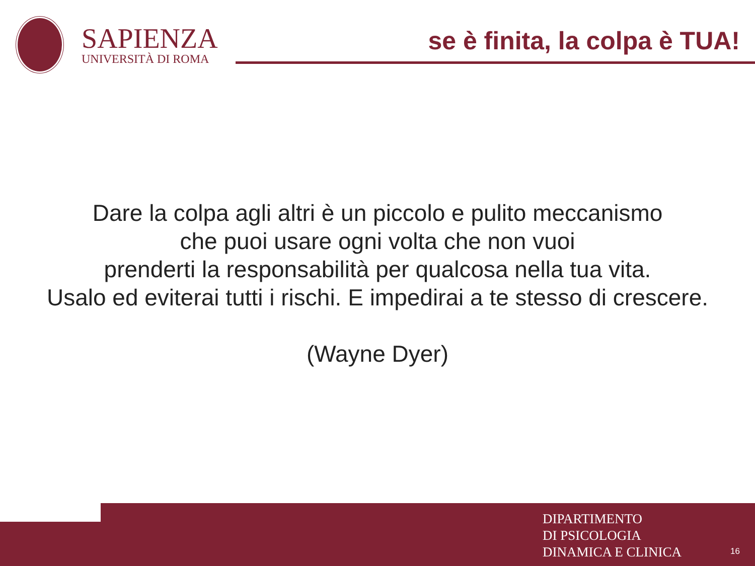SAPIENZA
UNIVERSITÀ DI ROMA
se è finita, la colpa è TUA!
Dare la colpa agli altri è un piccolo e pulito meccanismo
che puoi usare ogni volta che non vuoi
prenderti la responsabilità per qualcosa nella tua vita.
Usalo ed eviterai tutti i rischi. E impedirai a te stesso di crescere.
(Wayne Dyer)
DIPARTIMENTO
DI PSICOLOGIA
DINAMICA E CLINICA
16